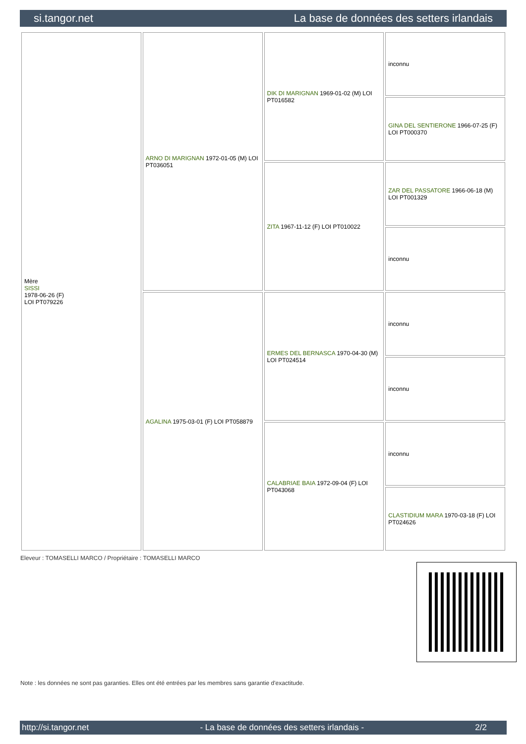si.tangor.net La base de données des setters irlandais
| Mère SISSI 1978-06-26 (F) LOI PT079226 | ARNO DI MARIGNAN 1972-01-05 (M) LOI PT036051 | DIK DI MARIGNAN 1969-01-02 (M) LOI PT016582 | inconnu |
| | | | GINA DEL SENTIERONE 1966-07-25 (F) LOI PT000370 |
| | | ZITA 1967-11-12 (F) LOI PT010022 | ZAR DEL PASSATORE 1966-06-18 (M) LOI PT001329 |
| | | | inconnu |
| | AGALINA 1975-03-01 (F) LOI PT058879 | ERMES DEL BERNASCA 1970-04-30 (M) LOI PT024514 | inconnu |
| | | | inconnu |
| | | CALABRIAE BAIA 1972-09-04 (F) LOI PT043068 | inconnu |
| | | | CLASTIDIUM MARA 1970-03-18 (F) LOI PT024626 |
Eleveur : TOMASELLI MARCO / Propriétaire : TOMASELLI MARCO
Note : les données ne sont pas garanties. Elles ont été entrées par les membres sans garantie d'exactitude.
http://si.tangor.net - La base de données des setters irlandais - 2/2